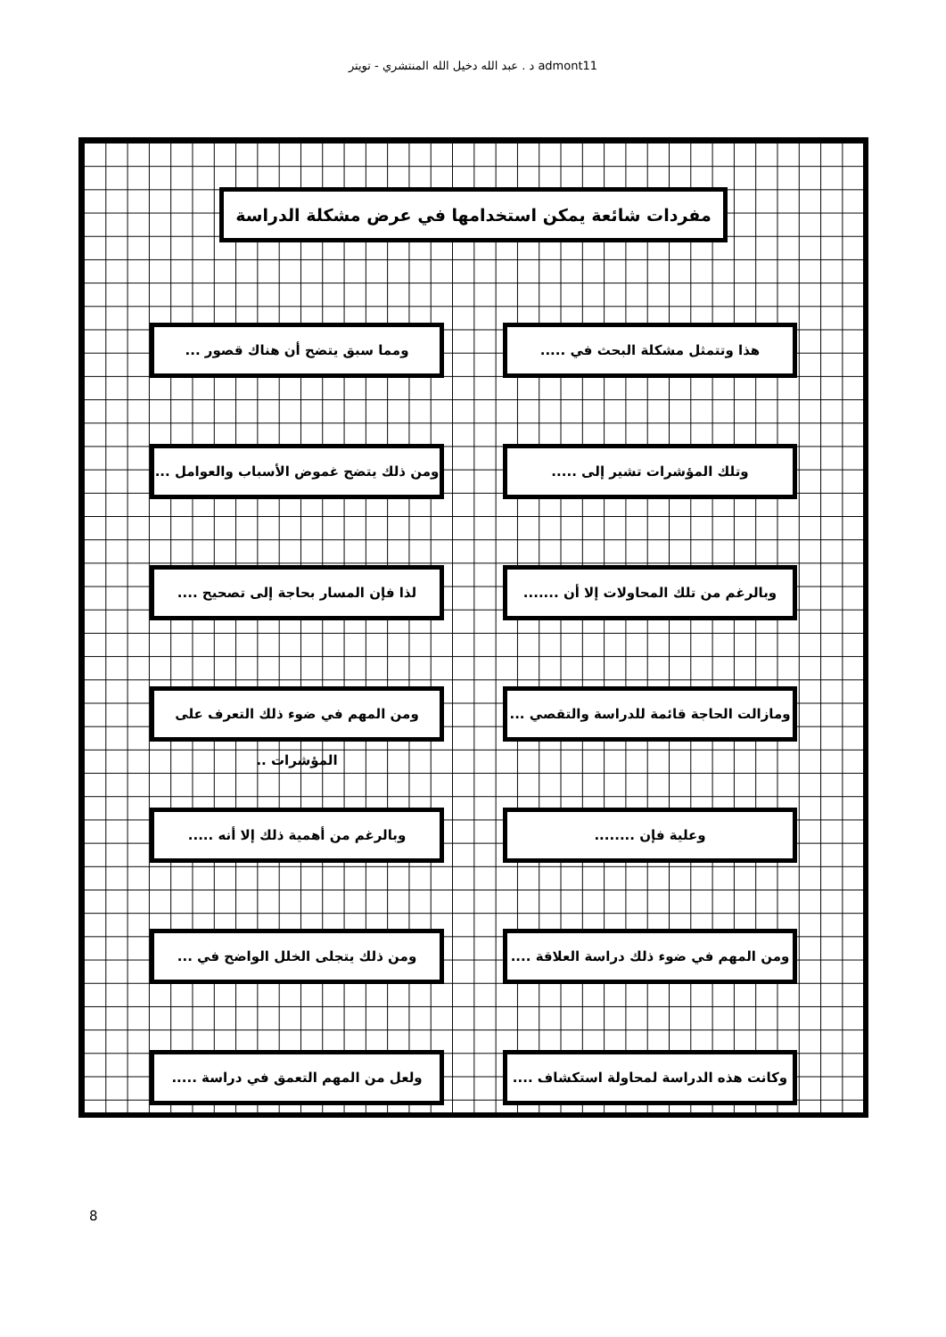د . عبد الله دخيل الله المنتشري - تويتر admont11
مفردات شائعة يمكن استخدامها في عرض مشكلة الدراسة
هذا وتتمثل مشكلة البحث في .....
ومما سبق يتضح أن هناك قصور ...
وتلك المؤشرات تشير إلى .....
ومن ذلك يتضح غموض الأسباب والعوامل ...
وبالرغم من تلك المحاولات إلا أن .......
لذا فإن المسار بحاجة إلى تصحيح ....
ومازالت الحاجة قائمة للدراسة والتقصي ...
ومن المهم في ضوء ذلك التعرف على المؤشرات ..
وعلية فإن ........
وبالرغم من أهمية ذلك إلا أنه .....
ومن المهم في ضوء ذلك دراسة العلاقة ....
ومن ذلك يتجلى الخلل الواضح في ...
وكانت هذه الدراسة لمحاولة استكشاف ....
ولعل من المهم التعمق في دراسة .....
8